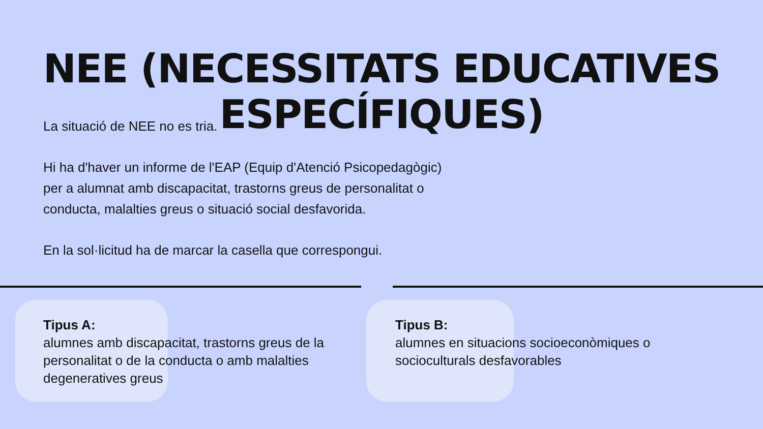NEE (NECESSITATS EDUCATIVES ESPECÍFIQUES)
La situació de NEE no es tria.
Hi ha d'haver un informe de l'EAP (Equip d'Atenció Psicopedagògic)
per a alumnat amb discapacitat, trastorns greus de personalitat o
conducta, malalties greus o situació social desfavorida.
En la sol·licitud ha de marcar la casella que correspongui.
Tipus A:
alumnes amb discapacitat, trastorns greus de la personalitat o de la conducta o amb malalties degeneratives greus
Tipus B:
alumnes en situacions socioeconòmiques o socioculturals desfavorables